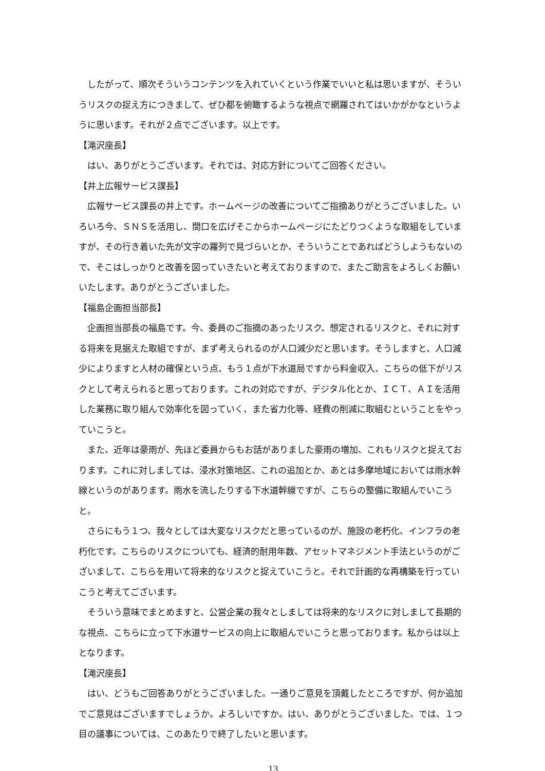したがって、順次そういうコンテンツを入れていくという作業でいいと私は思いますが、そういうリスクの捉え方につきまして、ぜひ都を俯瞰するような視点で網羅されてはいかがかなというように思います。それが２点でございます。以上です。
【滝沢座長】
はい、ありがとうございます。それでは、対応方針についてご回答ください。
【井上広報サービス課長】
広報サービス課長の井上です。ホームページの改善についてご指摘ありがとうございました。いろいろ今、ＳＮＳを活用し、間口を広げそこからホームページにたどりつくような取組をしていますが、その行き着いた先が文字の羅列で見づらいとか、そういうことであればどうしようもないので、そこはしっかりと改善を図っていきたいと考えておりますので、またご助言をよろしくお願いいたします。ありがとうございました。
【福島企画担当部長】
企画担当部長の福島です。今、委員のご指摘のあったリスク、想定されるリスクと、それに対する将来を見据えた取組ですが、まず考えられるのが人口減少だと思います。そうしますと、人口減少によりますと人材の確保という点、もう１点が下水道局ですから料金収入、こちらの低下がリスクとして考えられると思っております。これの対応ですが、デジタル化とか、ＩＣＴ、ＡＩを活用した業務に取り組んで効率化を図っていく、また省力化等、経費の削減に取組むということをやっていこうと。
また、近年は豪雨が、先ほど委員からもお話がありました豪雨の増加、これもリスクと捉えております。これに対しましては、浸水対策地区、これの追加とか、あとは多摩地域においては雨水幹線というのがあります。雨水を流したりする下水道幹線ですが、こちらの整備に取組んでいこうと。
さらにもう１つ、我々としては大変なリスクだと思っているのが、施設の老朽化、インフラの老朽化です。こちらのリスクについても、経済的耐用年数、アセットマネジメント手法というのがございまして、こちらを用いて将来的なリスクと捉えていこうと。それで計画的な再構築を行っていこうと考えてございます。
そういう意味でまとめますと、公営企業の我々としましては将来的なリスクに対しまして長期的な視点、こちらに立って下水道サービスの向上に取組んでいこうと思っております。私からは以上となります。
【滝沢座長】
はい、どうもご回答ありがとうございました。一通りご意見を頂戴したところですが、何か追加でご意見はございますでしょうか。よろしいですか。はい、ありがとうございました。では、１つ目の議事については、このあたりで終了したいと思います。
13